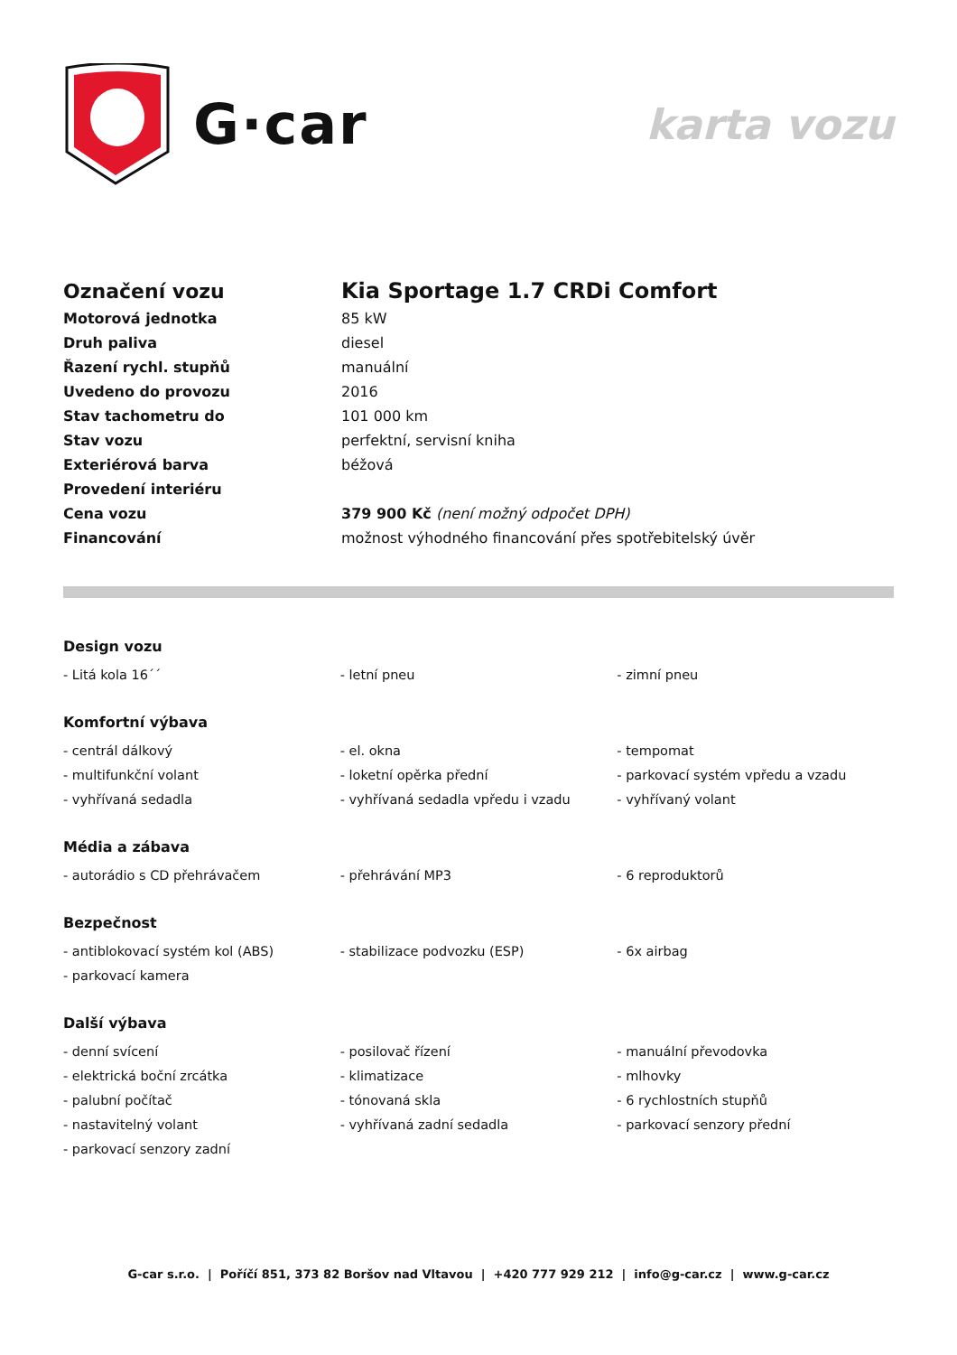G·car
karta vozu
| Označení vozu | Kia Sportage 1.7 CRDi Comfort |
| Motorová jednotka | 85 kW |
| Druh paliva | diesel |
| Řazení rychl. stupňů | manuální |
| Uvedeno do provozu | 2016 |
| Stav tachometru do | 101 000 km |
| Stav vozu | perfektní, servisní kniha |
| Exteriérová barva | béžová |
| Provedení interiéru | |
| Cena vozu | 379 900 Kč (není možný odpočet DPH) |
| Financování | možnost výhodného financování přes spotřebitelský úvěr |
Design vozu
| - Litá kola 16´´ | - letní pneu | - zimní pneu |
Komfortní výbava
| - centrál dálkový | - el. okna | - tempomat |
| - multifunkční volant | - loketní opěrka přední | - parkovací systém vpředu a vzadu |
| - vyhřívaná sedadla | - vyhřívaná sedadla vpředu i vzadu | - vyhřívaný volant |
Média a zábava
| - autorádio s CD přehrávačem | - přehrávání MP3 | - 6 reproduktorů |
Bezpečnost
| - antiblokovací systém kol (ABS) | - stabilizace podvozku (ESP) | - 6x airbag |
| - parkovací kamera | | |
Další výbava
| - denní svícení | - posilovač řízení | - manuální převodovka |
| - elektrická boční zrcátka | - klimatizace | - mlhovky |
| - palubní počítač | - tónovaná skla | - 6 rychlostních stupňů |
| - nastavitelný volant | - vyhřívaná zadní sedadla | - parkovací senzory přední |
| - parkovací senzory zadní | | |
G-car s.r.o. | Poříčí 851, 373 82 Boršov nad Vltavou | +420 777 929 212 | info@g-car.cz | www.g-car.cz